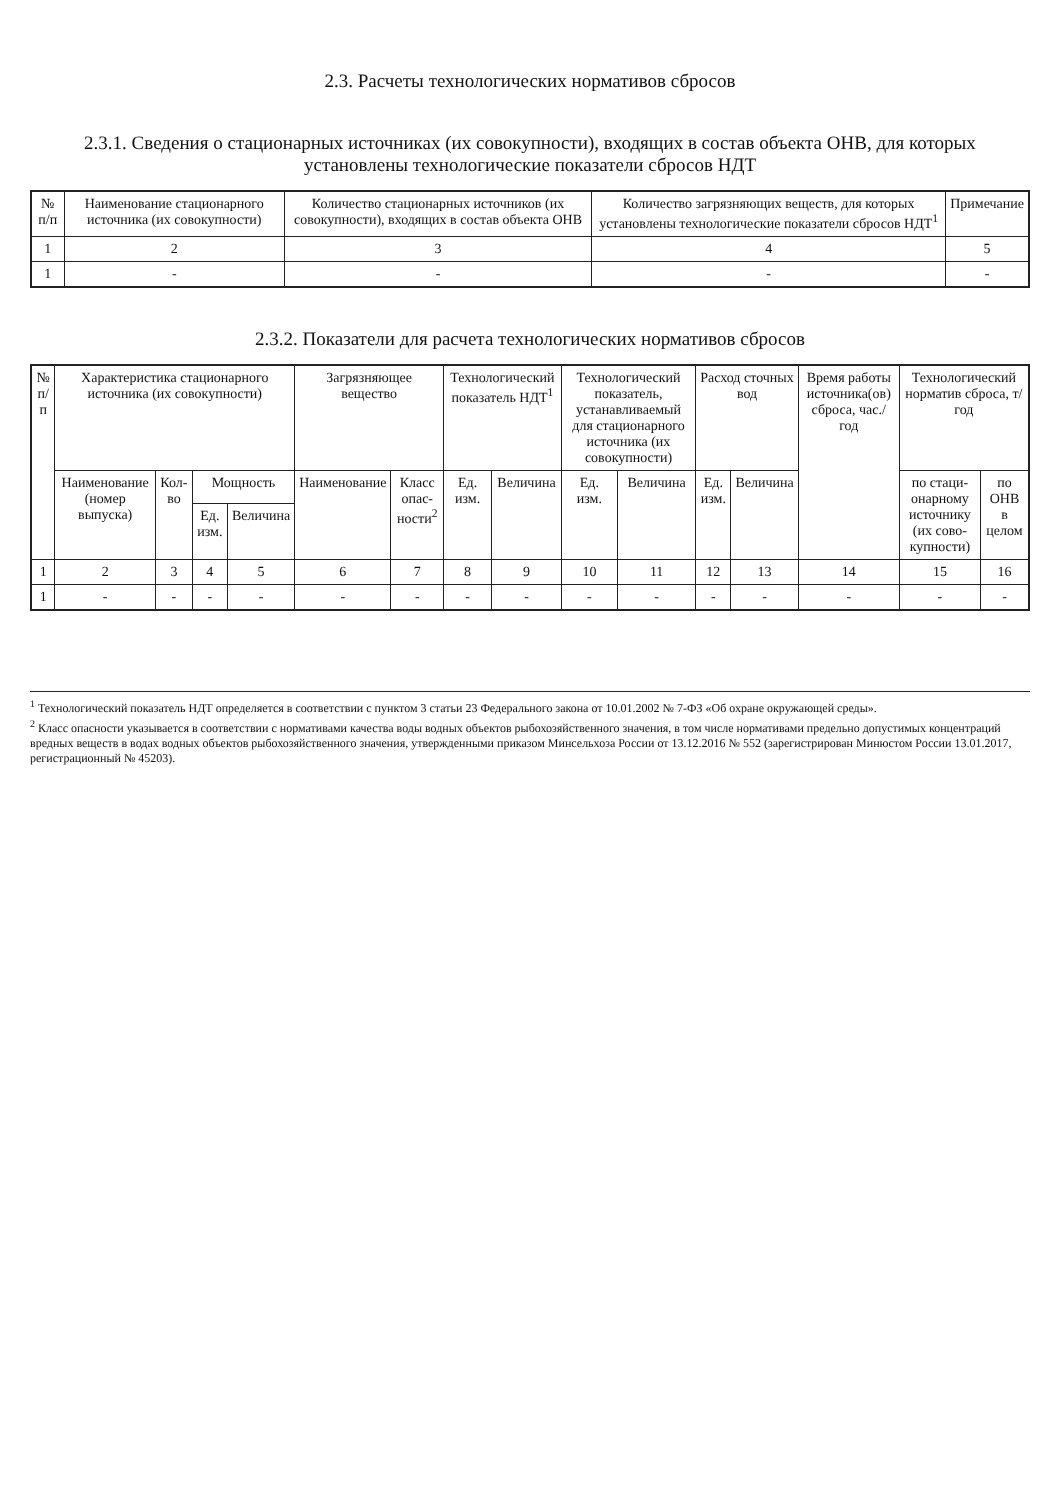2.3. Расчеты технологических нормативов сбросов
2.3.1. Сведения о стационарных источниках (их совокупности), входящих в состав объекта ОНВ, для которых установлены технологические показатели сбросов НДТ
| № п/п | Наименование стационарного источника (их совокупности) | Количество стационарных источников (их совокупности), входящих в состав объекта ОНВ | Количество загрязняющих веществ, для которых установлены технологические показатели сбросов НДТ<sup>1</sup> | Примечание |
| --- | --- | --- | --- | --- |
| 1 | 2 | 3 | 4 | 5 |
| 1 | - | - | - | - |
2.3.2. Показатели для расчета технологических нормативов сбросов
| № п/п | Характеристика стационарного источника (их совокупности) | | | | Загрязняющее вещество | | Технологический показатель НДТ<sup>1</sup> | | Технологический показатель, устанавливаемый для стационарного источника (их совокупности) | | Расход сточных вод | | Время работы источника(ов) сброса, час./год | Технологический норматив сброса, т/год | |
| --- | --- | --- | --- | --- | --- | --- | --- | --- | --- | --- | --- | --- | --- | --- | --- |
| | Наименование (номер выпуска) | Кол-во | Мощность | | Наименование | Класс опас-ности<sup>2</sup> | Ед. изм. | Величина | Ед. изм. | Величина | Ед. изм. | Величина | | по стаци-онарному источнику (их сово-купности) | по ОНВ в целом |
| | | | Ед. изм. | Величина | | | | | | | | | | | |
| 1 | 2 | 3 | 4 | 5 | 6 | 7 | 8 | 9 | 10 | 11 | 12 | 13 | 14 | 15 | 16 |
| 1 | - | - | - | - | - | - | - | - | - | - | - | - | - | - | - |
<sup>1</sup> Технологический показатель НДТ определяется в соответствии с пунктом 3 статьи 23 Федерального закона от 10.01.2002 № 7-ФЗ «Об охране окружающей среды».
<sup>2</sup> Класс опасности указывается в соответствии с нормативами качества воды водных объектов рыбохозяйственного значения, в том числе нормативами предельно допустимых концентраций вредных веществ в водах водных объектов рыбохозяйственного значения, утвержденными приказом Минсельхоза России от 13.12.2016 № 552 (зарегистрирован Минюстом России 13.01.2017, регистрационный № 45203).